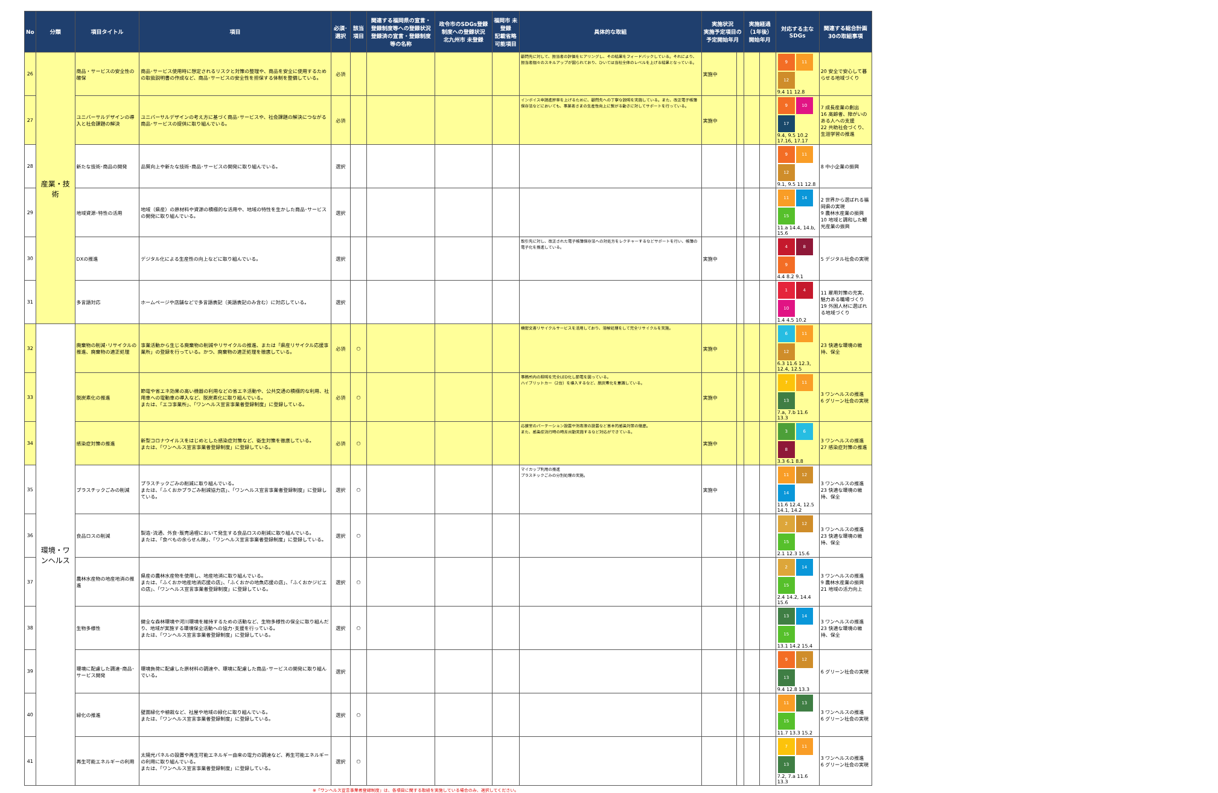| No | 分類 | 項目タイトル | 項目 | 必須･選択 | 該当項目 | 関連する福岡県の宣言・登録制度等への登録状況 登録済の宣言・登録制度等の名称 | 政令市のSDGs登録制度への登録状況 北九州市 未登録 | 福岡市 未登録 記載省略可能項目 | 具体的な取組 | 実施状況 実施予定項目の予定開始年月 | | 実施経過（1年後） 開始年月 | | 対応する主なSDGs | 関連する総合計画30の取組事項 |
| --- | --- | --- | --- | --- | --- | --- | --- | --- | --- | --- | --- | --- | --- | --- | --- |
| 26 | 産業・技術 | 商品・サービスの安全性の確保 | 商品･サービス使用時に想定されるリスクと対策の整理や、商品を安全に使用するための取扱説明書の作成など、商品･サービスの安全性を担保する体制を整備している。 | 必須 | | | | | 顧問先に対して、担当者の評価をヒアリングし、その結果をフィードバックしている。それにより、担当者個々のスキルアップが図られており、ひいては当社全体のレベルを上げる結果となっている。 | 実施中 | | | | 9 11 12 9.4 11 12.8 | 20 安全で安心して暮らせる地域づくり |
| 27 | | ユニバーサルデザインの導入と社会課題の解決 | ユニバーサルデザインの考え方に基づく商品･サービスや、社会課題の解決につながる商品･サービスの提供に取り組んでいる。 | 必須 | | | | | インボイス申請進捗率を上げるために、顧問先への丁寧な説明を実施している。また、改正電子帳簿保存法などにおいても、事業者さまの生産性向上に繋がる動きに対してサポートを行っている。 | 実施中 | | | | 9 10 17 9.4, 9.5 10.2 17.16, 17.17 | 7 成長産業の創出 16 高齢者、障がいのある人への支援 22 共助社会づくり、生涯学習の推進 |
| 28 | | 新たな技術･商品の開発 | 品質向上や新たな技術･商品･サービスの開発に取り組んでいる。 | 選択 | | | | | | | | | | 9 11 12 9.1, 9.5 11 12.8 | 8 中小企業の振興 |
| 29 | | 地域資源･特性の活用 | 地域（県産）の原材料や資源の積極的な活用や、地域の特性を生かした商品･サービスの開発に取り組んでいる。 | 選択 | | | | | | | | | | 11 14 15 11.a 14.4, 14.b, 15.6 | 2 世界から選ばれる福岡県の実現 9 農林水産業の振興 10 地域と調和した観光産業の振興 |
| 30 | | DXの推進 | デジタル化による生産性の向上などに取り組んでいる。 | 選択 | | | | | 取引先に対し、改正された電子帳簿保存法への対処方をレクチャーするなどサポートを行い、帳簿の電子化を推進している。 | 実施中 | | | | 4 8 9 4.4 8.2 9.1 | 5 デジタル社会の実現 |
| 31 | | 多言語対応 | ホームページや店舗などで多言語表記（英語表記のみ含む）に対応している。 | 選択 | | | | | | | | | | 1 4 10 1.4 4.5 10.2 | 11 雇用対策の充実、魅力ある職場づくり 19 外国人材に選ばれる地域づくり |
| 32 | 環境・ワンヘルス | 廃棄物の削減･リサイクルの推進、廃棄物の適正処理 | 事業活動から生じる廃棄物の削減やリサイクルの推進、または「県産リサイクル応援事業所」の登録を行っている。かつ、廃棄物の適正処理を徹底している。 | 必須 | ○ | | | | 機密文書リサイクルサービスを活用しており、溶解処理をして完全リサイクルを実施。 | 実施中 | | | | 6 11 12 6.3 11.6 12.3, 12.4, 12.5 | 23 快適な環境の維持、保全 |
| 33 | | 脱炭素化の推進 | 節電や省エネ効果の高い機器の利用などの省エネ活動や、公共交通の積極的な利用、社用車への電動車の導入など、脱炭素化に取り組んでいる。 または、「エコ事業所」、「ワンヘルス宣言事業者登録制度」に登録している。 | 必須 | ○ | | | | 事務所内の照明を完全LED化し節電を図っている。 ハイブリットカー（2台）を導入するなど、脱炭素化を意識している。 | 実施中 | | | | 7 11 13 7.a, 7.b 11.6 13.3 | 3 ワンヘルスの推進 6 グリーン社会の実現 |
| 34 | | 感染症対策の推進 | 新型コロナウイルスをはじめとした感染症対策など、衛生対策を徹底している。 または、「ワンヘルス宣言事業者登録制度」に登録している。 | 必須 | ○ | | | | 応接室のパーテーション設置や消毒液の設置など基本的感染対策の徹底。 また、感染症流行時の時差出勤実施するなど対応ができている。 | 実施中 | | | | 3 6 8 3.3 6.1 8.8 | 3 ワンヘルスの推進 27 感染症対策の推進 |
| 35 | | プラスチックごみの削減 | プラスチックごみの削減に取り組んでいる。 または、「ふくおかプラごみ削減協力店」、「ワンヘルス宣言事業者登録制度」に登録している。 | 選択 | ○ | | | | マイカップ利用の推進 プラスチックごみの分別処理の実施。 | 実施中 | | | | 11 12 14 11.6 12.4, 12.5 14.1, 14.2 | 3 ワンヘルスの推進 23 快適な環境の維持、保全 |
| 36 | | 食品ロスの削減 | 製造･流通、外食･販売過程において発生する食品ロスの削減に取り組んでいる。 または、「食べもの余らせん隊」、「ワンヘルス宣言事業者登録制度」に登録している。 | 選択 | ○ | | | | | | | | | 2 12 15 2.1 12.3 15.6 | 3 ワンヘルスの推進 23 快適な環境の維持、保全 |
| 37 | | 農林水産物の地産地消の推進 | 県産の農林水産物を使用し、地産地消に取り組んでいる。 または、「ふくおか地産地消応援の店」、「ふくおかの地魚応援の店」、「ふくおかジビエの店」、「ワンヘルス宣言事業者登録制度」に登録している。 | 選択 | ○ | | | | | | | | | 2 14 15 2.4 14.2, 14.4 15.6 | 3 ワンヘルスの推進 9 農林水産業の振興 21 地域の活力向上 |
| 38 | | 生物多様性 | 健全な森林環境や河川環境を維持するための活動など、生物多様性の保全に取り組んだり、地域が実施する環境保全活動への協力･支援を行っている。 または、「ワンヘルス宣言事業者登録制度」に登録している。 | 選択 | ○ | | | | | | | | | 13 14 15 13.1 14.2 15.4 | 3 ワンヘルスの推進 23 快適な環境の維持、保全 |
| 39 | | 環境に配慮した調達･商品･サービス開発 | 環境負荷に配慮した原材料の調達や、環境に配慮した商品･サービスの開発に取り組んでいる。 | 選択 | | | | | | | | | | 9 12 13 9.4 12.8 13.3 | 6 グリーン社会の実現 |
| 40 | | 緑化の推進 | 壁面緑化や植栽など、社屋や地域の緑化に取り組んでいる。 または、「ワンヘルス宣言事業者登録制度」に登録している。 | 選択 | ○ | | | | | | | | | 11 13 15 11.7 13.3 15.2 | 3 ワンヘルスの推進 6 グリーン社会の実現 |
| 41 | | 再生可能エネルギーの利用 | 太陽光パネルの設置や再生可能エネルギー由来の電力の調達など、再生可能エネルギーの利用に取り組んでいる。 または、「ワンヘルス宣言事業者登録制度」に登録している。 | 選択 | ○ | | | | | | | | | 7 11 13 7.2, 7.a 11.6 13.3 | 3 ワンヘルスの推進 6 グリーン社会の実現 |
※「ワンヘルス宣言事業者登録制度」は、各項目に関する取組を実施している場合のみ、選択してください。